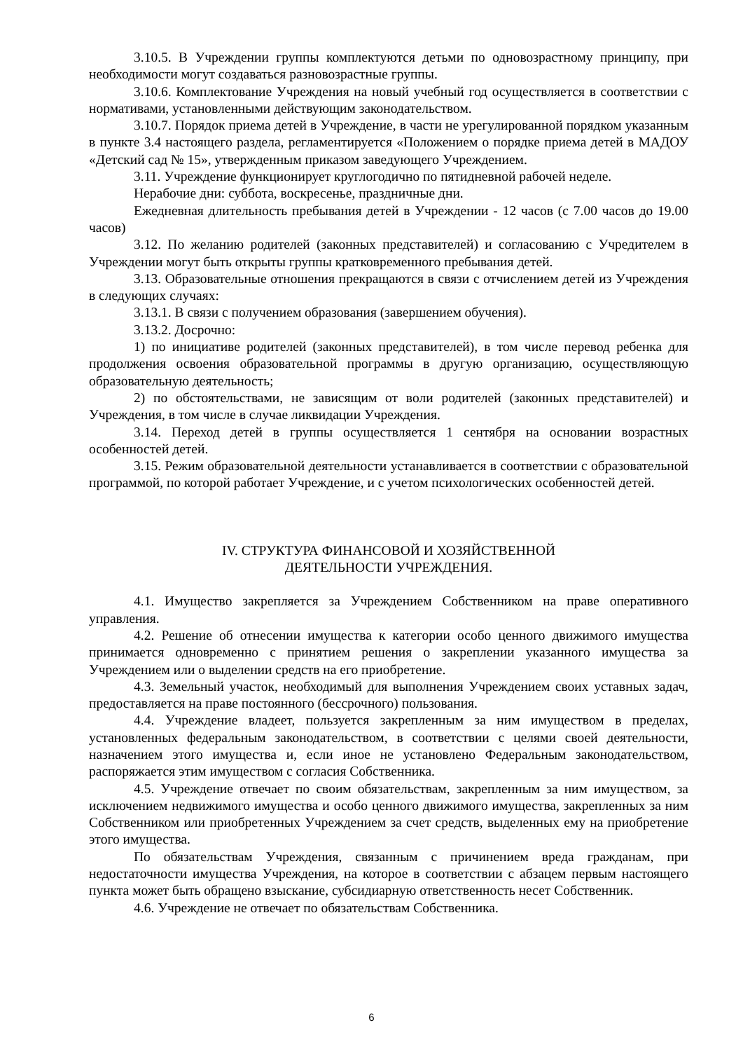3.10.5. В Учреждении группы комплектуются детьми по одновозрастному принципу, при необходимости могут создаваться разновозрастные группы.
3.10.6. Комплектование Учреждения на новый учебный год осуществляется в соответствии с нормативами, установленными действующим законодательством.
3.10.7. Порядок приема детей в Учреждение, в части не урегулированной порядком указанным в пункте 3.4 настоящего раздела, регламентируется «Положением о порядке приема детей в МАДОУ «Детский сад № 15», утвержденным приказом заведующего Учреждением.
3.11. Учреждение функционирует круглогодично по пятидневной рабочей неделе.
Нерабочие дни: суббота, воскресенье, праздничные дни.
Ежедневная длительность пребывания детей в Учреждении - 12 часов (с 7.00 часов до 19.00 часов)
3.12. По желанию родителей (законных представителей) и согласованию с Учредителем в Учреждении могут быть открыты группы кратковременного пребывания детей.
3.13. Образовательные отношения прекращаются в связи с отчислением детей из Учреждения в следующих случаях:
3.13.1. В связи с получением образования (завершением обучения).
3.13.2. Досрочно:
1) по инициативе родителей (законных представителей), в том числе перевод ребенка для продолжения освоения образовательной программы в другую организацию, осуществляющую образовательную деятельность;
2) по обстоятельствами, не зависящим от воли родителей (законных представителей) и Учреждения, в том числе в случае ликвидации Учреждения.
3.14. Переход детей в группы осуществляется 1 сентября на основании возрастных особенностей детей.
3.15. Режим образовательной деятельности устанавливается в соответствии с образовательной программой, по которой работает Учреждение, и с учетом психологических особенностей детей.
IV. СТРУКТУРА ФИНАНСОВОЙ И ХОЗЯЙСТВЕННОЙ
ДЕЯТЕЛЬНОСТИ УЧРЕЖДЕНИЯ.
4.1. Имущество закрепляется за Учреждением Собственником на праве оперативного управления.
4.2. Решение об отнесении имущества к категории особо ценного движимого имущества принимается одновременно с принятием решения о закреплении указанного имущества за Учреждением или о выделении средств на его приобретение.
4.3. Земельный участок, необходимый для выполнения Учреждением своих уставных задач, предоставляется на праве постоянного (бессрочного) пользования.
4.4. Учреждение владеет, пользуется закрепленным за ним имуществом в пределах, установленных федеральным законодательством, в соответствии с целями своей деятельности, назначением этого имущества и, если иное не установлено Федеральным законодательством, распоряжается этим имуществом с согласия Собственника.
4.5. Учреждение отвечает по своим обязательствам, закрепленным за ним имуществом, за исключением недвижимого имущества и особо ценного движимого имущества, закрепленных за ним Собственником или приобретенных Учреждением за счет средств, выделенных ему на приобретение этого имущества.
По обязательствам Учреждения, связанным с причинением вреда гражданам, при недостаточности имущества Учреждения, на которое в соответствии с абзацем первым настоящего пункта может быть обращено взыскание, субсидиарную ответственность несет Собственник.
4.6. Учреждение не отвечает по обязательствам Собственника.
6